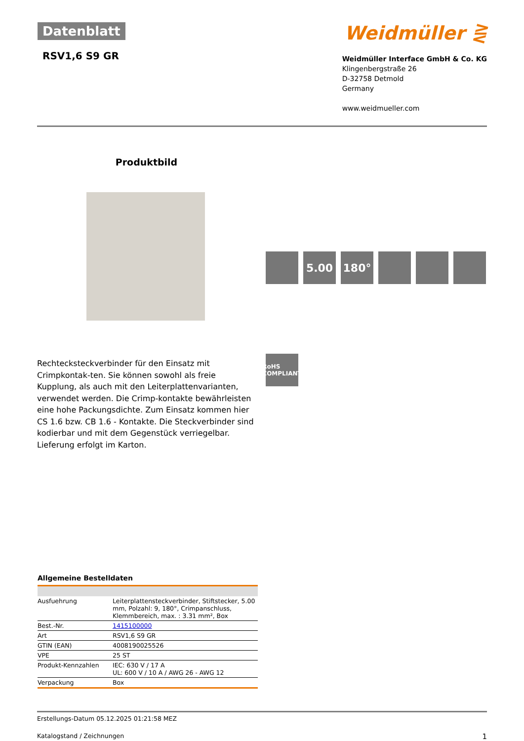Datenblatt
RSV1,6 S9 GR
Weidmüller ⋛
Weidmüller Interface GmbH & Co. KG
Klingenbergstraße 26
D-32758 Detmold
Germany
www.weidmueller.com
Produktbild
Rechtecksteckverbinder für den Einsatz mit Crimpkontak-ten. Sie können sowohl als freie Kupplung, als auch mit den Leiterplattenvarianten, verwendet werden. Die Crimp-kontakte bewährleisten eine hohe Packungsdichte. Zum Einsatz kommen hier CS 1.6 bzw. CB 1.6 - Kontakte. Die Steckverbinder sind kodierbar und mit dem Gegenstück verriegelbar. Lieferung erfolgt im Karton.
5.00
180°
RoHS COMPLIANT
Allgemeine Bestelldaten
| Ausfuehrung | Leiterplattensteckverbinder, Stiftstecker, 5.00 mm, Polzahl: 9, 180°, Crimpanschluss, Klemmbereich, max. : 3.31 mm², Box |
| Best.-Nr. | 1415100000 |
| Art | RSV1,6 S9 GR |
| GTIN (EAN) | 4008190025526 |
| VPE | 25 ST |
| Produkt-Kennzahlen | IEC: 630 V / 17 A UL: 600 V / 10 A / AWG 26 - AWG 12 |
| Verpackung | Box |
Erstellungs-Datum 05.12.2025 01:21:58 MEZ
Katalogstand / Zeichnungen 1